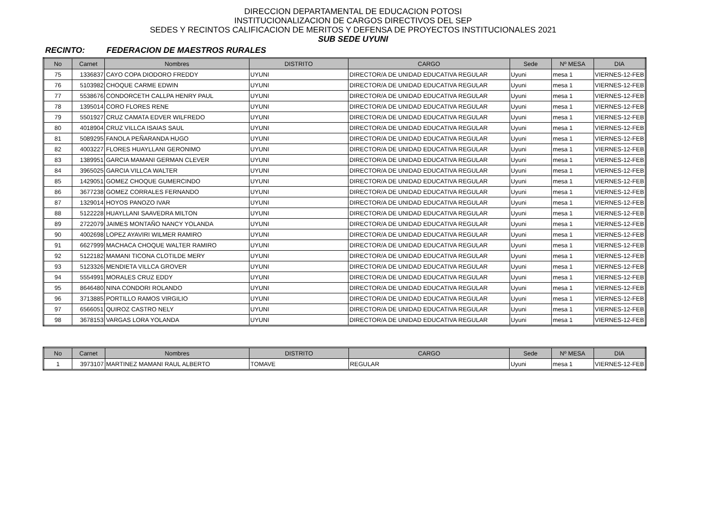DIRECCION DEPARTAMENTAL DE EDUCACION POTOSI
INSTITUCIONALIZACION DE CARGOS DIRECTIVOS DEL SEP
SEDES Y RECINTOS CALIFICACION DE MERITOS Y DEFENSA DE PROYECTOS INSTITUCIONALES 2021
SUB SEDE UYUNI
RECINTO: FEDERACION DE MAESTROS RURALES
| No | Carnet | Nombres | DISTRITO | CARGO | Sede | Nº MESA | DIA |
| --- | --- | --- | --- | --- | --- | --- | --- |
| 75 | 1336837 | CAYO COPA DIODORO FREDDY | UYUNI | DIRECTOR/A DE UNIDAD EDUCATIVA REGULAR | Uyuni | mesa 1 | VIERNES-12-FEB |
| 76 | 5103982 | CHOQUE CARME EDWIN | UYUNI | DIRECTOR/A DE UNIDAD EDUCATIVA REGULAR | Uyuni | mesa 1 | VIERNES-12-FEB |
| 77 | 5538676 | CONDORCETH CALLPA HENRY PAUL | UYUNI | DIRECTOR/A DE UNIDAD EDUCATIVA REGULAR | Uyuni | mesa 1 | VIERNES-12-FEB |
| 78 | 1395014 | CORO FLORES RENE | UYUNI | DIRECTOR/A DE UNIDAD EDUCATIVA REGULAR | Uyuni | mesa 1 | VIERNES-12-FEB |
| 79 | 5501927 | CRUZ CAMATA EDVER WILFREDO | UYUNI | DIRECTOR/A DE UNIDAD EDUCATIVA REGULAR | Uyuni | mesa 1 | VIERNES-12-FEB |
| 80 | 4018904 | CRUZ VILLCA ISAIAS SAUL | UYUNI | DIRECTOR/A DE UNIDAD EDUCATIVA REGULAR | Uyuni | mesa 1 | VIERNES-12-FEB |
| 81 | 5089295 | FANOLA PEÑARANDA HUGO | UYUNI | DIRECTOR/A DE UNIDAD EDUCATIVA REGULAR | Uyuni | mesa 1 | VIERNES-12-FEB |
| 82 | 4003227 | FLORES HUAYLLANI GERONIMO | UYUNI | DIRECTOR/A DE UNIDAD EDUCATIVA REGULAR | Uyuni | mesa 1 | VIERNES-12-FEB |
| 83 | 1389951 | GARCIA MAMANI GERMAN CLEVER | UYUNI | DIRECTOR/A DE UNIDAD EDUCATIVA REGULAR | Uyuni | mesa 1 | VIERNES-12-FEB |
| 84 | 3965025 | GARCIA VILLCA WALTER | UYUNI | DIRECTOR/A DE UNIDAD EDUCATIVA REGULAR | Uyuni | mesa 1 | VIERNES-12-FEB |
| 85 | 1429051 | GOMEZ CHOQUE GUMERCINDO | UYUNI | DIRECTOR/A DE UNIDAD EDUCATIVA REGULAR | Uyuni | mesa 1 | VIERNES-12-FEB |
| 86 | 3677238 | GOMEZ CORRALES FERNANDO | UYUNI | DIRECTOR/A DE UNIDAD EDUCATIVA REGULAR | Uyuni | mesa 1 | VIERNES-12-FEB |
| 87 | 1329014 | HOYOS PANOZO IVAR | UYUNI | DIRECTOR/A DE UNIDAD EDUCATIVA REGULAR | Uyuni | mesa 1 | VIERNES-12-FEB |
| 88 | 5122228 | HUAYLLANI SAAVEDRA MILTON | UYUNI | DIRECTOR/A DE UNIDAD EDUCATIVA REGULAR | Uyuni | mesa 1 | VIERNES-12-FEB |
| 89 | 2722079 | JAIMES MONTAÑO NANCY YOLANDA | UYUNI | DIRECTOR/A DE UNIDAD EDUCATIVA REGULAR | Uyuni | mesa 1 | VIERNES-12-FEB |
| 90 | 4002698 | LOPEZ AYAVIRI WILMER RAMIRO | UYUNI | DIRECTOR/A DE UNIDAD EDUCATIVA REGULAR | Uyuni | mesa 1 | VIERNES-12-FEB |
| 91 | 6627999 | MACHACA CHOQUE WALTER RAMIRO | UYUNI | DIRECTOR/A DE UNIDAD EDUCATIVA REGULAR | Uyuni | mesa 1 | VIERNES-12-FEB |
| 92 | 5122182 | MAMANI TICONA CLOTILDE MERY | UYUNI | DIRECTOR/A DE UNIDAD EDUCATIVA REGULAR | Uyuni | mesa 1 | VIERNES-12-FEB |
| 93 | 5123326 | MENDIETA VILLCA GROVER | UYUNI | DIRECTOR/A DE UNIDAD EDUCATIVA REGULAR | Uyuni | mesa 1 | VIERNES-12-FEB |
| 94 | 5554991 | MORALES CRUZ EDDY | UYUNI | DIRECTOR/A DE UNIDAD EDUCATIVA REGULAR | Uyuni | mesa 1 | VIERNES-12-FEB |
| 95 | 8646480 | NINA CONDORI ROLANDO | UYUNI | DIRECTOR/A DE UNIDAD EDUCATIVA REGULAR | Uyuni | mesa 1 | VIERNES-12-FEB |
| 96 | 3713885 | PORTILLO RAMOS VIRGILIO | UYUNI | DIRECTOR/A DE UNIDAD EDUCATIVA REGULAR | Uyuni | mesa 1 | VIERNES-12-FEB |
| 97 | 6566051 | QUIROZ CASTRO NELY | UYUNI | DIRECTOR/A DE UNIDAD EDUCATIVA REGULAR | Uyuni | mesa 1 | VIERNES-12-FEB |
| 98 | 3678153 | VARGAS LORA YOLANDA | UYUNI | DIRECTOR/A DE UNIDAD EDUCATIVA REGULAR | Uyuni | mesa 1 | VIERNES-12-FEB |
| No | Carnet | Nombres | DISTRITO | CARGO | Sede | Nº MESA | DIA |
| --- | --- | --- | --- | --- | --- | --- | --- |
| 1 | 3973107 | MARTINEZ MAMANI RAUL ALBERTO | TOMAVE | REGULAR | Uyuni | mesa 1 | VIERNES-12-FEB |